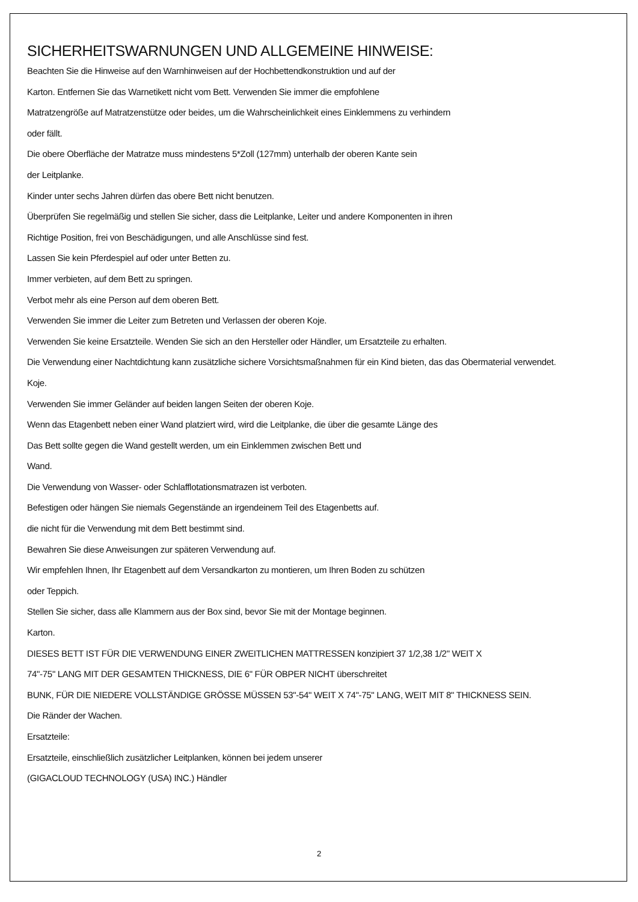SICHERHEITSWARNUNGEN UND ALLGEMEINE HINWEISE:
Beachten Sie die Hinweise auf den Warnhinweisen auf der Hochbettendkonstruktion und auf der
Karton. Entfernen Sie das Warnetikett nicht vom Bett. Verwenden Sie immer die empfohlene
Matratzengröße auf Matratzenstütze oder beides, um die Wahrscheinlichkeit eines Einklemmens zu verhindern
oder fällt.
Die obere Oberfläche der Matratze muss mindestens 5*Zoll (127mm) unterhalb der oberen Kante sein
der Leitplanke.
Kinder unter sechs Jahren dürfen das obere Bett nicht benutzen.
Überprüfen Sie regelmäßig und stellen Sie sicher, dass die Leitplanke, Leiter und andere Komponenten in ihren
Richtige Position, frei von Beschädigungen, und alle Anschlüsse sind fest.
Lassen Sie kein Pferdespiel auf oder unter Betten zu.
Immer verbieten, auf dem Bett zu springen.
Verbot mehr als eine Person auf dem oberen Bett.
Verwenden Sie immer die Leiter zum Betreten und Verlassen der oberen Koje.
Verwenden Sie keine Ersatzteile. Wenden Sie sich an den Hersteller oder Händler, um Ersatzteile zu erhalten.
Die Verwendung einer Nachtdichtung kann zusätzliche sichere Vorsichtsmaßnahmen für ein Kind bieten, das das Obermaterial verwendet.
Koje.
Verwenden Sie immer Geländer auf beiden langen Seiten der oberen Koje.
Wenn das Etagenbett neben einer Wand platziert wird, wird die Leitplanke, die über die gesamte Länge des
Das Bett sollte gegen die Wand gestellt werden, um ein Einklemmen zwischen Bett und
Wand.
Die Verwendung von Wasser- oder Schlafflotationsmatrazen ist verboten.
Befestigen oder hängen Sie niemals Gegenstände an irgendeinem Teil des Etagenbetts auf.
die nicht für die Verwendung mit dem Bett bestimmt sind.
Bewahren Sie diese Anweisungen zur späteren Verwendung auf.
Wir empfehlen Ihnen, Ihr Etagenbett auf dem Versandkarton zu montieren, um Ihren Boden zu schützen
oder Teppich.
Stellen Sie sicher, dass alle Klammern aus der Box sind, bevor Sie mit der Montage beginnen.
Karton.
DIESES BETT IST FÜR DIE VERWENDUNG EINER ZWEITLICHEN MATTRESSEN konzipiert 37 1/2,38 1/2" WEIT X
74"-75" LANG MIT DER GESAMTEN THICKNESS, DIE 6" FÜR OBPER NICHT überschreitet
BUNK, FÜR DIE NIEDERE VOLLSTÄNDIGE GRÖSSE MÜSSEN 53"-54" WEIT X 74"-75" LANG, WEIT MIT 8" THICKNESS SEIN.
Die Ränder der Wachen.
Ersatzteile:
Ersatzteile, einschließlich zusätzlicher Leitplanken, können bei jedem unserer
(GIGACLOUD TECHNOLOGY (USA) INC.) Händler
2